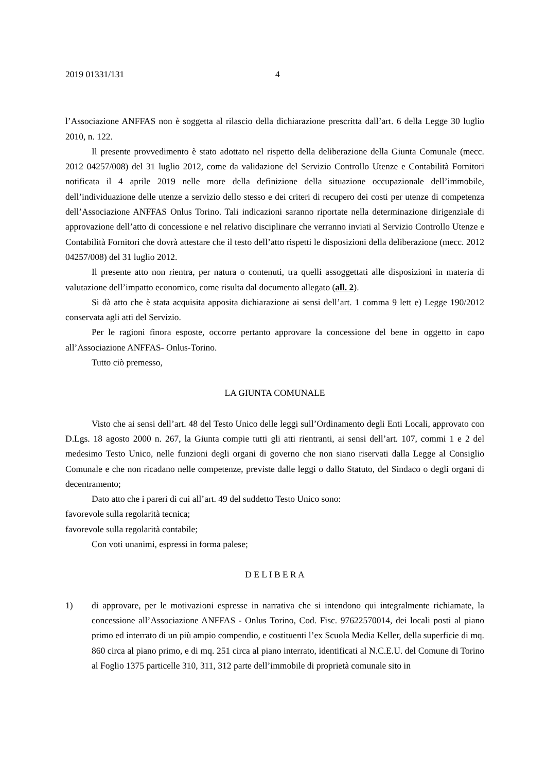2019 01331/131 4
l’Associazione ANFFAS non è soggetta al rilascio della dichiarazione prescritta dall’art. 6 della Legge 30 luglio 2010, n. 122.
Il presente provvedimento è stato adottato nel rispetto della deliberazione della Giunta Comunale (mecc. 2012 04257/008) del 31 luglio 2012, come da validazione del Servizio Controllo Utenze e Contabilità Fornitori notificata il 4 aprile 2019 nelle more della definizione della situazione occupazionale dell’immobile, dell’individuazione delle utenze a servizio dello stesso e dei criteri di recupero dei costi per utenze di competenza dell’Associazione ANFFAS Onlus Torino. Tali indicazioni saranno riportate nella determinazione dirigenziale di approvazione dell’atto di concessione e nel relativo disciplinare che verranno inviati al Servizio Controllo Utenze e Contabilità Fornitori che dovrà attestare che il testo dell’atto rispetti le disposizioni della deliberazione (mecc. 2012 04257/008) del 31 luglio 2012.
Il presente atto non rientra, per natura o contenuti, tra quelli assoggettati alle disposizioni in materia di valutazione dell’impatto economico, come risulta dal documento allegato (all. 2).
Si dà atto che è stata acquisita apposita dichiarazione ai sensi dell’art. 1 comma 9 lett e) Legge 190/2012 conservata agli atti del Servizio.
Per le ragioni finora esposte, occorre pertanto approvare la concessione del bene in oggetto in capo all’Associazione ANFFAS- Onlus-Torino.
Tutto ciò premesso,
LA GIUNTA COMUNALE
Visto che ai sensi dell’art. 48 del Testo Unico delle leggi sull’Ordinamento degli Enti Locali, approvato con D.Lgs. 18 agosto 2000 n. 267, la Giunta compie tutti gli atti rientranti, ai sensi dell’art. 107, commi 1 e 2 del medesimo Testo Unico, nelle funzioni degli organi di governo che non siano riservati dalla Legge al Consiglio Comunale e che non ricadano nelle competenze, previste dalle leggi o dallo Statuto, del Sindaco o degli organi di decentramento;
Dato atto che i pareri di cui all’art. 49 del suddetto Testo Unico sono:
favorevole sulla regolarità tecnica;
favorevole sulla regolarità contabile;
Con voti unanimi, espressi in forma palese;
D E L I B E R A
1) di approvare, per le motivazioni espresse in narrativa che si intendono qui integralmente richiamate, la concessione all’Associazione ANFFAS - Onlus Torino, Cod. Fisc. 97622570014, dei locali posti al piano primo ed interrato di un più ampio compendio, e costituenti l’ex Scuola Media Keller, della superficie di mq. 860 circa al piano primo, e di mq. 251 circa al piano interrato, identificati al N.C.E.U. del Comune di Torino al Foglio 1375 particelle 310, 311, 312 parte dell’immobile di proprietà comunale sito in